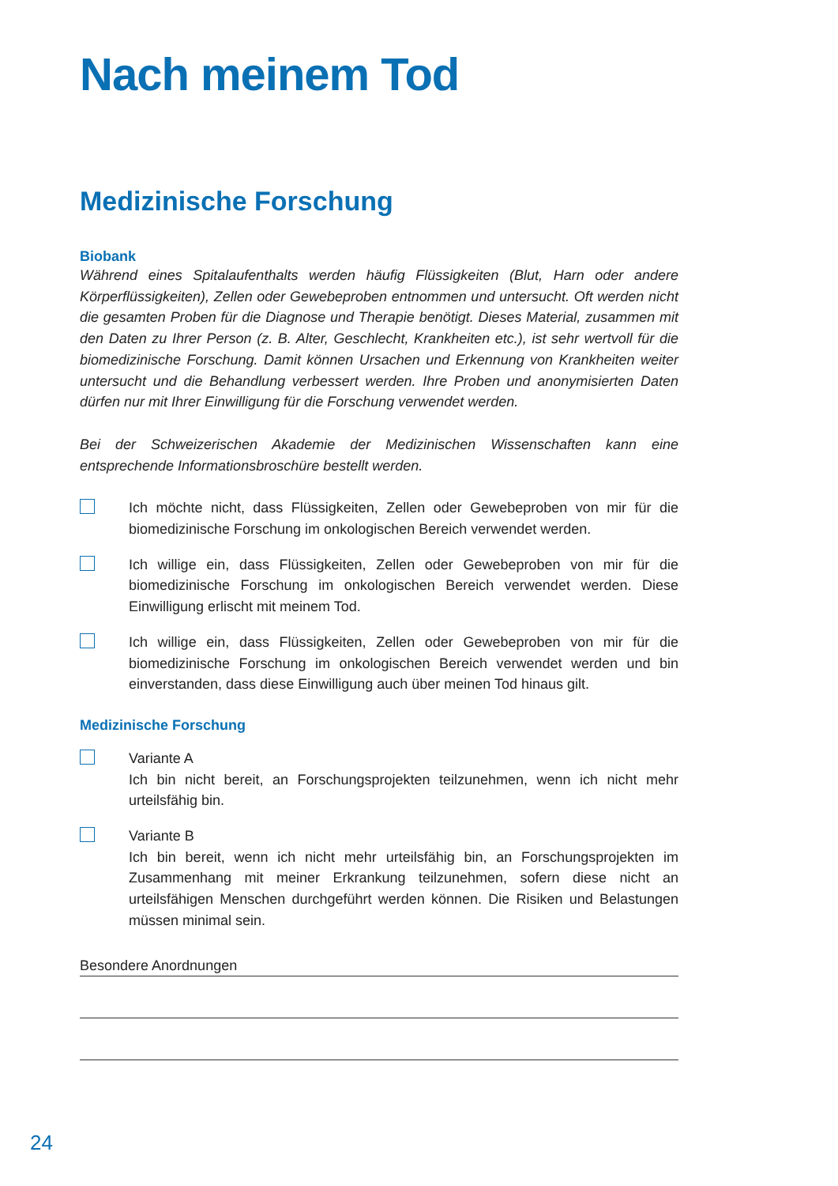Nach meinem Tod
Medizinische Forschung
Biobank
Während eines Spitalaufenthalts werden häufig Flüssigkeiten (Blut, Harn oder andere Körperflüssigkeiten), Zellen oder Gewebeproben entnommen und untersucht. Oft werden nicht die gesamten Proben für die Diagnose und Therapie benötigt. Dieses Material, zusammen mit den Daten zu Ihrer Person (z. B. Alter, Geschlecht, Krankheiten etc.), ist sehr wertvoll für die biomedizinische Forschung. Damit können Ursachen und Erkennung von Krankheiten weiter untersucht und die Behandlung verbessert werden. Ihre Proben und anonymisierten Daten dürfen nur mit Ihrer Einwilligung für die Forschung verwendet werden.
Bei der Schweizerischen Akademie der Medizinischen Wissenschaften kann eine entsprechende Informationsbroschüre bestellt werden.
Ich möchte nicht, dass Flüssigkeiten, Zellen oder Gewebeproben von mir für die biomedizinische Forschung im onkologischen Bereich verwendet werden.
Ich willige ein, dass Flüssigkeiten, Zellen oder Gewebeproben von mir für die biomedizinische Forschung im onkologischen Bereich verwendet werden. Diese Einwilligung erlischt mit meinem Tod.
Ich willige ein, dass Flüssigkeiten, Zellen oder Gewebeproben von mir für die biomedizinische Forschung im onkologischen Bereich verwendet werden und bin einverstanden, dass diese Einwilligung auch über meinen Tod hinaus gilt.
Medizinische Forschung
Variante A
Ich bin nicht bereit, an Forschungsprojekten teilzunehmen, wenn ich nicht mehr urteilsfähig bin.
Variante B
Ich bin bereit, wenn ich nicht mehr urteilsfähig bin, an Forschungsprojekten im Zusammenhang mit meiner Erkrankung teilzunehmen, sofern diese nicht an urteilsfähigen Menschen durchgeführt werden können. Die Risiken und Belastungen müssen minimal sein.
Besondere Anordnungen
24